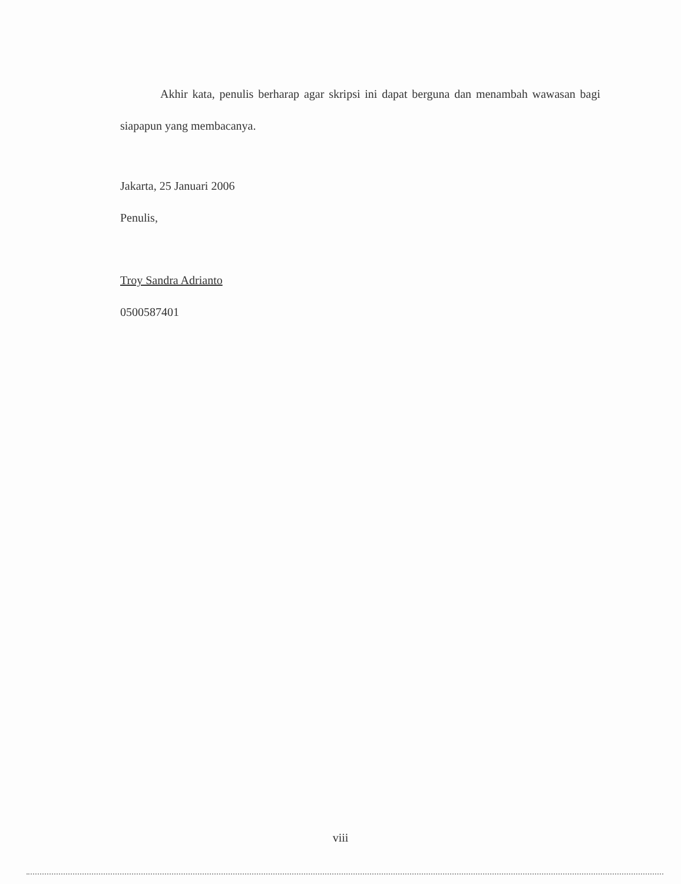Akhir kata, penulis berharap agar skripsi ini dapat berguna dan menambah wawasan bagi siapapun yang membacanya.
Jakarta, 25 Januari 2006
Penulis,
Troy Sandra Adrianto
0500587401
viii